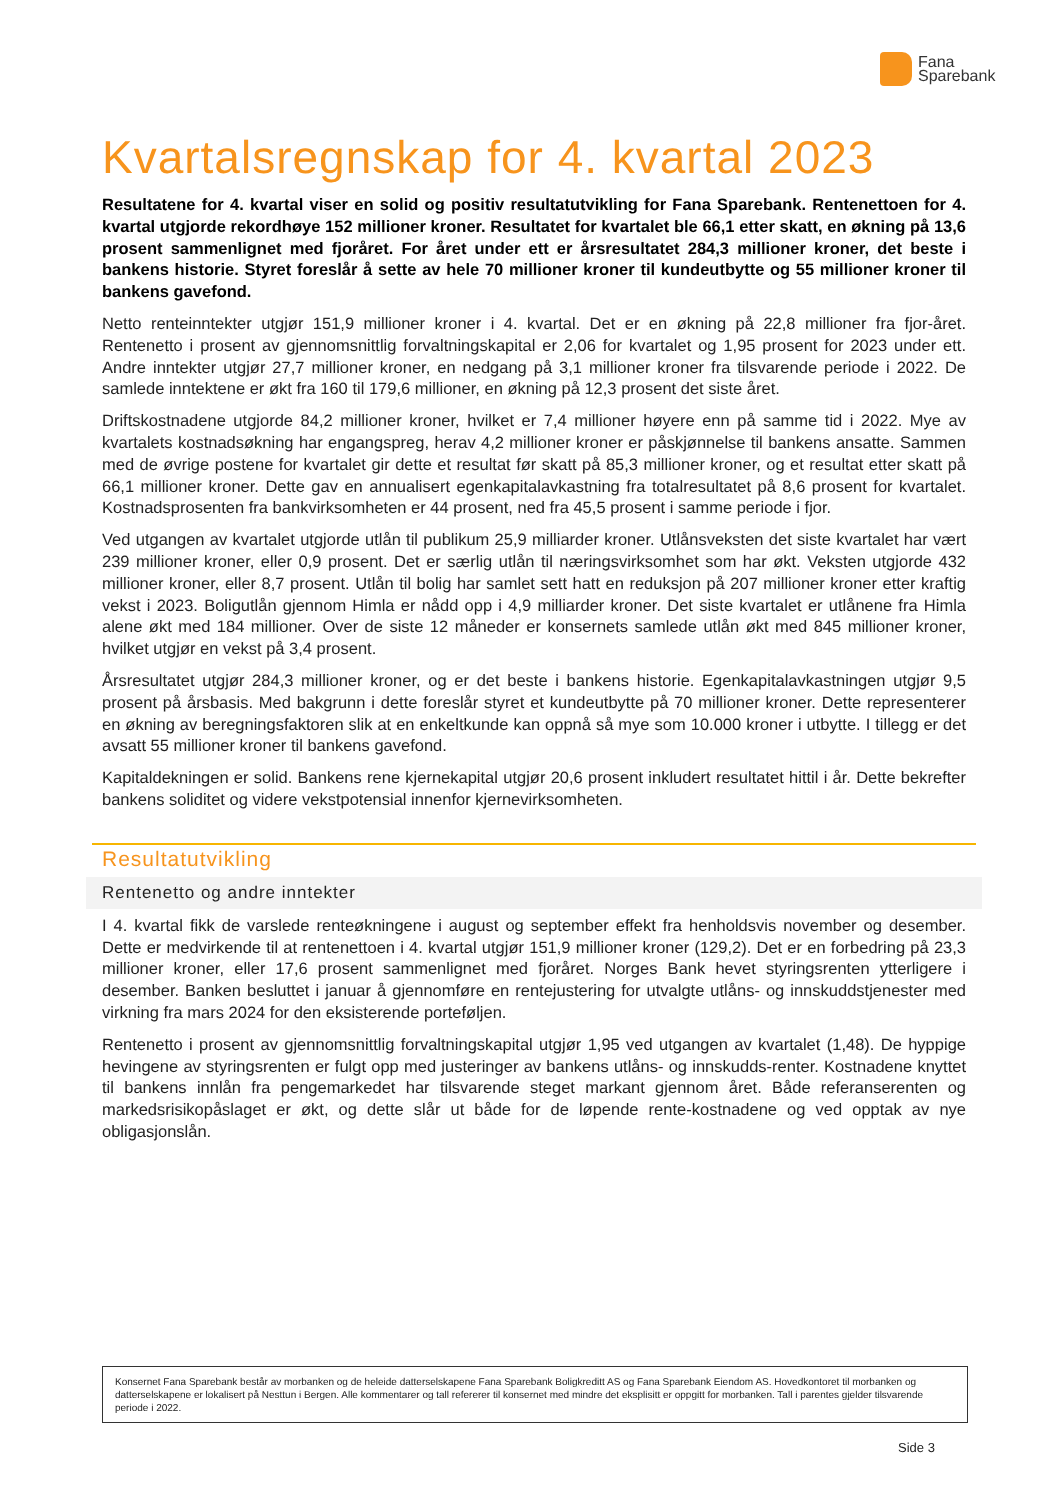Fana
Sparebank
Kvartalsregnskap for 4. kvartal 2023
Resultatene for 4. kvartal viser en solid og positiv resultatutvikling for Fana Sparebank. Rentenettoen for 4. kvartal utgjorde rekordhøye 152 millioner kroner. Resultatet for kvartalet ble 66,1 etter skatt, en økning på 13,6 prosent sammenlignet med fjoråret. For året under ett er årsresultatet 284,3 millioner kroner, det beste i bankens historie. Styret foreslår å sette av hele 70 millioner kroner til kundeutbytte og 55 millioner kroner til bankens gavefond.
Netto renteinntekter utgjør 151,9 millioner kroner i 4. kvartal. Det er en økning på 22,8 millioner fra fjor-året. Rentenetto i prosent av gjennomsnittlig forvaltningskapital er 2,06 for kvartalet og 1,95 prosent for 2023 under ett. Andre inntekter utgjør 27,7 millioner kroner, en nedgang på 3,1 millioner kroner fra tilsvarende periode i 2022. De samlede inntektene er økt fra 160 til 179,6 millioner, en økning på 12,3 prosent det siste året.
Driftskostnadene utgjorde 84,2 millioner kroner, hvilket er 7,4 millioner høyere enn på samme tid i 2022. Mye av kvartalets kostnadsøkning har engangspreg, herav 4,2 millioner kroner er påskjønnelse til bankens ansatte. Sammen med de øvrige postene for kvartalet gir dette et resultat før skatt på 85,3 millioner kroner, og et resultat etter skatt på 66,1 millioner kroner. Dette gav en annualisert egenkapitalavkastning fra totalresultatet på 8,6 prosent for kvartalet. Kostnadsprosenten fra bankvirksomheten er 44 prosent, ned fra 45,5 prosent i samme periode i fjor.
Ved utgangen av kvartalet utgjorde utlån til publikum 25,9 milliarder kroner. Utlånsveksten det siste kvartalet har vært 239 millioner kroner, eller 0,9 prosent. Det er særlig utlån til næringsvirksomhet som har økt. Veksten utgjorde 432 millioner kroner, eller 8,7 prosent. Utlån til bolig har samlet sett hatt en reduksjon på 207 millioner kroner etter kraftig vekst i 2023. Boligutlån gjennom Himla er nådd opp i 4,9 milliarder kroner. Det siste kvartalet er utlånene fra Himla alene økt med 184 millioner. Over de siste 12 måneder er konsernets samlede utlån økt med 845 millioner kroner, hvilket utgjør en vekst på 3,4 prosent.
Årsresultatet utgjør 284,3 millioner kroner, og er det beste i bankens historie. Egenkapitalavkastningen utgjør 9,5 prosent på årsbasis. Med bakgrunn i dette foreslår styret et kundeutbytte på 70 millioner kroner. Dette representerer en økning av beregningsfaktoren slik at en enkeltkunde kan oppnå så mye som 10.000 kroner i utbytte. I tillegg er det avsatt 55 millioner kroner til bankens gavefond.
Kapitaldekningen er solid. Bankens rene kjernekapital utgjør 20,6 prosent inkludert resultatet hittil i år. Dette bekrefter bankens soliditet og videre vekstpotensial innenfor kjernevirksomheten.
Resultatutvikling
Rentenetto og andre inntekter
I 4. kvartal fikk de varslede renteøkningene i august og september effekt fra henholdsvis november og desember. Dette er medvirkende til at rentenettoen i 4. kvartal utgjør 151,9 millioner kroner (129,2). Det er en forbedring på 23,3 millioner kroner, eller 17,6 prosent sammenlignet med fjoråret. Norges Bank hevet styringsrenten ytterligere i desember. Banken besluttet i januar å gjennomføre en rentejustering for utvalgte utlåns- og innskuddstjenester med virkning fra mars 2024 for den eksisterende porteføljen.
Rentenetto i prosent av gjennomsnittlig forvaltningskapital utgjør 1,95 ved utgangen av kvartalet (1,48). De hyppige hevingene av styringsrenten er fulgt opp med justeringer av bankens utlåns- og innskudds-renter. Kostnadene knyttet til bankens innlån fra pengemarkedet har tilsvarende steget markant gjennom året. Både referanserenten og markedsrisikopåslaget er økt, og dette slår ut både for de løpende rente-kostnadene og ved opptak av nye obligasjonslån.
Konsernet Fana Sparebank består av morbanken og de heleide datterselskapene Fana Sparebank Boligkreditt AS og Fana Sparebank Eiendom AS. Hovedkontoret til morbanken og datterselskapene er lokalisert på Nesttun i Bergen. Alle kommentarer og tall refererer til konsernet med mindre det eksplisitt er oppgitt for morbanken. Tall i parentes gjelder tilsvarende periode i 2022.
Side 3